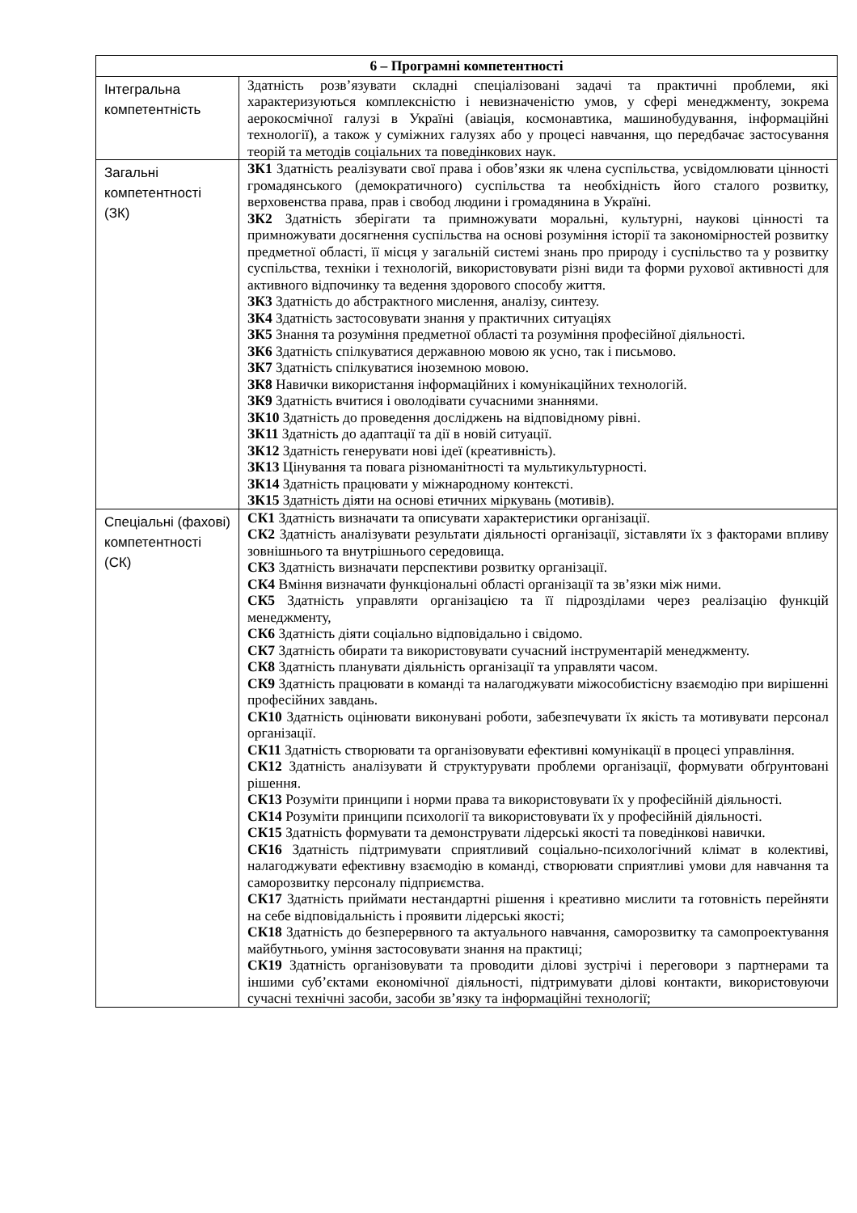| 6 – Програмні компетентності | |
| --- | --- |
| Інтегральна компетентність | Здатність розв’язувати складні спеціалізовані задачі та практичні проблеми, які характеризуються комплексністю і невизначеністю умов, у сфері менеджменту, зокрема аерокосмічної галузі в Україні (авіація, космонавтика, машинобудування, інформаційні технології), а також у суміжних галузях або у процесі навчання, що передбачає застосування теорій та методів соціальних та поведінкових наук. |
| Загальні компетентності (ЗК) | ЗК1 Здатність реалізувати свої права і обов’язки як члена суспільства, усвідомлювати цінності громадянського (демократичного) суспільства та необхідність його сталого розвитку, верховенства права, прав і свобод людини і громадянина в Україні. ЗК2 Здатність зберігати та примножувати моральні, культурні, наукові цінності та примножувати досягнення суспільства на основі розуміння історії та закономірностей розвитку предметної області, її місця у загальній системі знань про природу і суспільство та у розвитку суспільства, техніки і технологій, використовувати різні види та форми рухової активності для активного відпочинку та ведення здорового способу життя. ЗК3 Здатність до абстрактного мислення, аналізу, синтезу. ЗК4 Здатність застосовувати знання у практичних ситуаціях ЗК5 Знання та розуміння предметної області та розуміння професійної діяльності. ЗК6 Здатність спілкуватися державною мовою як усно, так і письмово. ЗК7 Здатність спілкуватися іноземною мовою. ЗК8 Навички використання інформаційних і комунікаційних технологій. ЗК9 Здатність вчитися і оволодівати сучасними знаннями. ЗК10 Здатність до проведення досліджень на відповідному рівні. ЗК11 Здатність до адаптації та дії в новій ситуації. ЗК12 Здатність генерувати нові ідеї (креативність). ЗК13 Цінування та повага різноманітності та мультикультурності. ЗК14 Здатність працювати у міжнародному контексті. ЗК15 Здатність діяти на основі етичних міркувань (мотивів). |
| Спеціальні (фахові) компетентності (СК) | СК1 Здатність визначати та описувати характеристики організації. СК2 Здатність аналізувати результати діяльності організації, зіставляти їх з факторами впливу зовнішнього та внутрішнього середовища. СК3 Здатність визначати перспективи розвитку організації. СК4 Вміння визначати функціональні області організації та зв’язки між ними. СК5 Здатність управляти організацією та її підрозділами через реалізацію функцій менеджменту, СК6 Здатність діяти соціально відповідально і свідомо. СК7 Здатність обирати та використовувати сучасний інструментарій менеджменту. СК8 Здатність планувати діяльність організації та управляти часом. СК9 Здатність працювати в команді та налагоджувати міжособистісну взаємодію при вирішенні професійних завдань. СК10 Здатність оцінювати виконувані роботи, забезпечувати їх якість та мотивувати персонал організації. СК11 Здатність створювати та організовувати ефективні комунікації в процесі управління. СК12 Здатність аналізувати й структурувати проблеми організації, формувати обґрунтовані рішення. СК13 Розуміти принципи і норми права та використовувати їх у професійній діяльності. СК14 Розуміти принципи психології та використовувати їх у професійній діяльності. СК15 Здатність формувати та демонструвати лідерські якості та поведінкові навички. СК16 Здатність підтримувати сприятливий соціально-психологічний клімат в колективі, налагоджувати ефективну взаємодію в команді, створювати сприятливі умови для навчання та саморозвитку персоналу підприємства. СК17 Здатність приймати нестандартні рішення і креативно мислити та готовність перейняти на себе відповідальність і проявити лідерські якості; СК18 Здатність до безперервного та актуального навчання, саморозвитку та самопроектування майбутнього, уміння застосовувати знання на практиці; СК19 Здатність організовувати та проводити ділові зустрічі і переговори з партнерами та іншими суб’єктами економічної діяльності, підтримувати ділові контакти, використовуючи сучасні технічні засоби, засоби зв’язку та інформаційні технології; |